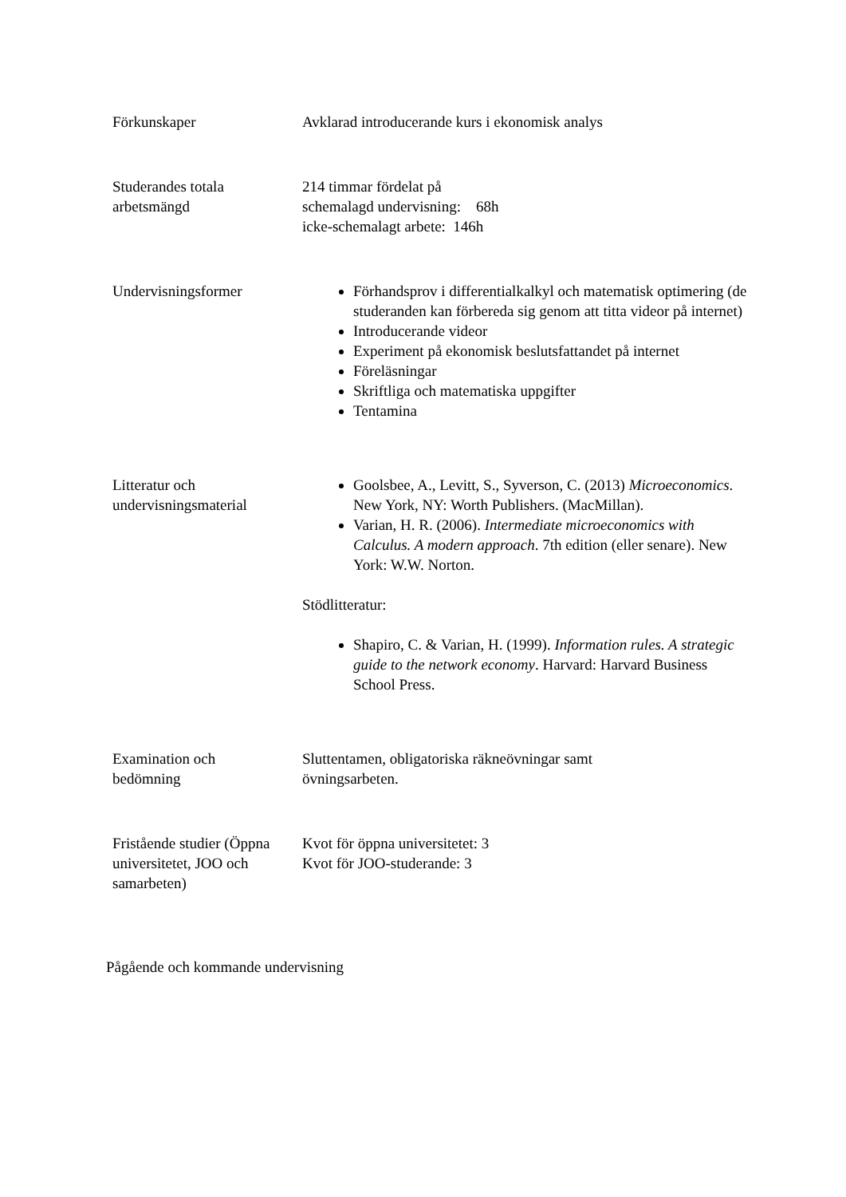Förkunskaper Avklarad introducerande kurs i ekonomisk analys
Studerandes totala
arbetsmängd
214 timmar fördelat på
schemalagd undervisning: 68h
icke-schemalagt arbete: 146h
Undervisningsformer Förhandsprov i differentialkalkyl och matematisk optimering (de studeranden kan förbereda sig genom att titta videor på internet)
Introducerande videor
Experiment på ekonomisk beslutsfattandet på internet
Föreläsningar
Skriftliga och matematiska uppgifter
Tentamina
Litteratur och
undervisningsmaterial
Goolsbee, A., Levitt, S., Syverson, C. (2013) Microeconomics. New York, NY: Worth Publishers. (MacMillan).
Varian, H. R. (2006). Intermediate microeconomics with Calculus. A modern approach. 7th edition (eller senare). New York: W.W. Norton.
Stödlitteratur:
Shapiro, C. & Varian, H. (1999). Information rules. A strategic guide to the network economy. Harvard: Harvard Business School Press.
Examination och
bedömning
Sluttentamen, obligatoriska räkneövningar samt
övningsarbeten.
Fristående studier (Öppna universitetet, JOO och samarbeten)
Kvot för öppna universitetet: 3
Kvot för JOO-studerande: 3
Pågående och kommande undervisning